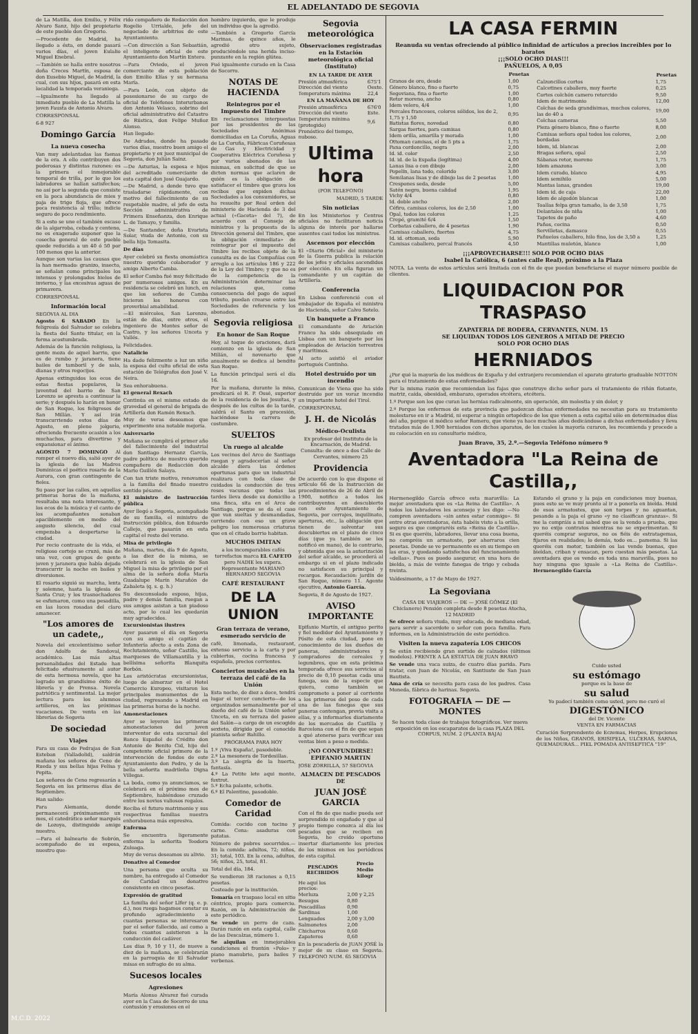EL ADELANTADO DE SEGOVIA
de La Matilla, don Emilio, y Félix Alvaro Sanz, hijo del propietario de este pueblo don Gregorio.
—Procedente de Madrid, ha llegado a ésta, en donde pasará varios días, el joven Eulalio Miguel Enebral.
—También se halla entre nosotros doña Creces Martín, esposa de don Eusebio Miguel, de Madrid, la cual, con sus hijos, pasará en esta localidad la temporada veraniega.
—Igualmente ha llegado al inmediato pueblo de La Matilla la joven Fausta de Antonio Alvaro.
CORRESPONSAL
6-8 927
Domingo García
La nueva cosecha
Van muy adelantadas las faenas de la era. A ello contribuyen dos poderosas y distintas razones: es la primera el inmejorable temporal de trilla, por lo que los labradores se hallan satisfechos; no así por la segunda que consiste en la poca abundancia de mies y paja de trigo floja, que ofrece poca resistencia al trillo; indicio seguro de poco rendimiento.
Si a esto se une el también escaso de la algarroba, cebada y centeno, no es exagerado suponer que la cosecha general de este pueblo quede reducida a un 40 ó 50 por 100 menos que la anterior.
Aunque son varias las causas que la han mermado: granizo, insecto, se señalan como principales los intensos y prolongados hielos de invierno, y las excesivas aguas de primavera.
CORRESPONSAL
Información local
SEGOVIA AL DIA
Agosto 6 SABADO En la feligresía del Salvador se celebra la fiesta del Santo titular, en la forma acostumbrada.
Además de la función religiosa, la gente moza de aquel barrio, que es de rumbo y jaranera, tiene bailes de tamboril y de sala, dianas y otros regocijos.
Apenas extinguidos los ecos de estas fiestas populares, la juventud del barrio de San Lorenzo se apresta a continuar la serie; y después lo harán en honor de San Roque, los feligreses de San Millán. Y así irán transcurriendo estos días de Agosto, en pleno jolgorio, ofreciendo frecuente ocasión a los muchachos, para divertirse y expansionar el ánimo.
AGOSTO 7 DOMINGO Al romper el nuevo día, salió ayer de la iglesia de las Madres Dominicas el poético rosario de la Aurora, con gran contingente de fieles.
Su paso por las calles, en aquellas primeras horas de la mañana, resultaba una nota interesante, y los ecos de la música y el canto de los acompañantes sonaban apaciblemente en medio del augusto silencio, del cual empezaba a despertarse la ciudad.
Por recio contraste de la vida, el religioso cortejo se cruzó, más de una vez, con grupos de gente joven y jaranera que había dejado transcurrir la noche en bailes y diversiones.
El rosario siguió su marcha, lenta y solemne, hasta la iglesia de Santa Cruz; y los trasnochadores se esfumaron, como una pesadilla, en las luces rosadas del claro amanecer.
"Los amores de un cadete,,
Novela del excelentísimo señor don Adolfo de Sandoval, académico. Las más altas personalidades del Estado han felicitado efusivamente al autor de esta hermosa novela, que ha logrado un grandísimo éxito de librería y de Prensa. Novela patriótica y sentimental. La mejor lectura para los alumnos artilleros, en las próximas vacaciones. De venta en las librerías de Segovia
De sociedad
Viajes
Para su casa de Pedrajas de San Esteban (Valladolid), saldrán mañana los señores de Ceno de Rueda y sus bellas hijas Felisa y Pepita.
Los señores de Ceno regresarán a Segovia en los primeros días de Septiembre.
Han salido:
Para Alemania, donde permanecerá próximamente un mes, el catedrático señor marqués de Lozoya, distinguido amigo nuestro.
—Para el balneario de Sobrón, acompañado de su esposa, nuestro que-
rido compañero de Redacción don Rogelio Urrialde, jefe del negociado de arbitrios de este Ayuntamiento.
—Con dirección a San Sebastián, el inteligente oficial de este Ayuntamiento don Martín Entero.
—Para Oviedo, el joven comerciante de esta población don Emilio Elías y su hermana María.
—Para León, con objeto de posesionarse de su cargo de oficial de Teléfonos Interurbanos don Antonio Velasco, sobrino del oficial administrativo del Catastro de Rústica, don Felipe Muñoz Alonso.
Han llegado:
De Adrados, donde ha pasado varios días, nuestro buen amigo el propietario y ex juez municipal de Segovia, don Julián Sainz.
—De Asturias, la esposa e hijos del acreditado comerciante de esta capital don José Guajardo.
—De Madrid, a donde tuvo que trasladarse rápidamente, con motivo del fallecimiento de su respetable madre, el jefe de esta Sección administrativa de Primera Enseñanza, don Enrique L. de Tamayo, y familia.
—De Santander, doña Evarista Solar, viuda de Antonio, con su bella hija Tomasita.
De días
Ayer celebró su fiesta onomástica nuestro querido colaborador y amigo Alberto Camba.
El señor Camba fué muy felicitado por numerosos amigos. En su residencia se celebró un lunch, en que los señores de Camba hicieron los honores con proverbial amabilidad.
—El miércoles, San Lorenzo, están de días, entre otros, el ingeniero de Montes señor de Castro, y los señores Unceta y Vallés.
Felicidades.
Natalicio
Ha dado felizmente a luz un niño la esposa del culto oficial de esta estación de Telégrafos don José V. Neira.
Sea enhorabuena.
El general Rexach
Continúa en el mismo estado de gravedad el general de brigada de Artillería don Ramón Rexach.
Muy de veras deseamos que experimente una notable mejoría.
Aniversario
Mañana se cumplirá el primer año del fallecimiento del industrial don Santiago Hernanz García, padre político de nuestro querido compañero de Redacción don Mario Guillén Salaya.
Con tan triste motivo, renovamos a la familia del finado nuestro sentido pésame.
El ministro de Instrucción pública
Ayer llegó a Segovia, acompañado de su familia, el ministro de Instrucción pública, don Eduardo Callejo, que pasarán en esta capital el resto del verano.
Misa de privilegio
Mañana, martes, día 9 de Agosto, a las diez de la misma, se celebrará en la iglesia de San Miguel la misa de privilegio por el alma de la señora doña María Guadalupe Marín Marañón de Zabaleta (q. s. g. h.)
Su desconsolado esposo, hijas, padre y demás familia, ruegan a sus amigos asistan a tan piadoso acto, por lo cual les quedarán muy agradecidos.
Excursionistas ilustres
Ayer pasaron el día en Segovia con su amigo el capitán de Infantería afecto a esta Zona de Reclutamiento, señor Castillo, los marqueses de Villamantilla y la bellísima señorita Blanquita Borbón.
Los aristócratas excursionistas, luego de almorzar en el Hotel Comercio Europeo, visitaron los principales monumentos de la ciudad, regresando a Madrid en las primeras horas de la noche.
Amonestaciones
Ayer se leyeron las primeras amonestaciones del joven interventor de esta sucursal del Banco Español de Crédito don Antonio de Benito Cid, hijo del competente oficial primero de la intervención de fondos de este Ayuntamiento don Pedro, y de la bella señorita madrileña Digna Villegas.
La boda, como ya anunciamos, se celebrará en el próximo mes de Septiembre, habiéndose cruzado entre los novios valiosos regalos.
Reciba el futuro matrimonio y sus respectivas familias nuestra enhorabuena más expresiva.
Enferma
Se encuentra ligeramente enferma la señorita Teodora Zuloaga.
Muy de veras deseamos su alivio.
Donativo al Comedor
Una persona que oculta su nombre, ha entregado al Comedor de Caridad un donativo consistente en cinco pesetas.
Expresión de gratitud
La familia del señor Llfer (q. e. p. d.), nos ruega hagamos constar su profundo agradecimiento a cuantas personas se interesaron por el señor fallecido, así como a todos cuantos asistieron a la conducción del cadáver.
Los días 9, 10 y 11, de nueve a diez de la mañana, se celebrarán en la parroquia de El Salvador misas en sufragio de su alma.
Sucesos locales
Agresiones
María Alonso Alvarez fué curada ayer en la Casa de Socorro de una contusión y erosiones en el
hombro izquierdo, que le produjo un individuo que la agredió.
—También a Gregorio García Marinas, de quince años, le agredió otro sujeto, produciéndole una herida inciso-punzante en la región glútea.
Fué igualmente curado en la Casa de Socorro.
NOTAS DE HACIENDA
Reintegros por el Impuesto del Timbre
En reclamaciones interpuestas por los presidentes de las Sociedades Anónimas domiciliadas en La Coruña, Aguas de La Coruña, Fábricas Coruñesas de Gas y Electricidad y Cooperativa Eléctrica Coruñesa y por varios abonados de las mismas, en solicitud de que se dicten normas que aclaren de quién es la obligación de satisfacer el timbre que grava los recibos que expiden dichas Sociedades a los consumidores, se ha resuelto por Real orden del ministerio de Hacienda de 3 del actual («Gaceta» del 7), de acuerdo con el Consejo de ministros y la propuesta de la Dirección general del Timbre, que la obligación «inmediata» de reintegrar por el impuesto del Timbre los recibos objeto de la consulta es de las Compañías con arreglo a los artículos 186 y 222 de la Ley del Timbre; y que no es de la competencia de la Administración determinar las relaciones que, como consecuencia del pago de aquel tributo, puedan crearse entre las Sociedades de referencia y los abonados.
Segovia religiosa
En honor de San Roque
Hoy, al toque de oraciones, dará comienzo en la iglesia de San Millán, el novenario que anualmente se dedica al bendito San Roque.
La función principal será el día 16.
Por la mañana, durante la misa, predicará el R. P. Ossé, superior de la residencia de los Jesuítas, y después de los cultos de la tarde, saldrá el Santo en procesión, haciéndose la carrera de costumbre.
SUELTOS
Un ruego al alcalde
Los vecinos del Arco de Santiago ruegan y agradecerían al señor alcalde diera las órdenes oportunas para que un industrial realizara con toda clase de cuidados la conducción de tres reses vacunas que todas las tardes lleva desde su domicilio a una finca, sita en el Arco de Santiago, porque se da el caso que van sueltas y desmandadas, corriendo con eso un grave peligro los numerosas criaturas que en el citado barrio habitan.
MUCHOS IMITAN
a los incomparables cafés torrefactos marca EL CAFETO pero NADIE les supera. Representante MARIANO BERNARDO SEGOVIA
CAFÉ RESTAURANT
DE LA UNION
Gran terraza de verano, esmerado servicio de
café, limonada, restaurant, extenso servicio a la carta y por cubiertos, cocina francesa y española, precios corrientes.
Conciertos musicales en la terraza del café de la Unión
Esta noche, de diez a doce, tendrá lugar el tercer concierto—de los organizados semanalmente por el dueño del café de la Unión señor Unceta, en su terraza del paseo del Salón—a cargo de un escogido sexteto, dirigido por el conocido pianista señor Bahillo.
PROGRAMA PARA HOY
1.º ¡Viva España!, pasodoble.
2.º La mesonera de Tordesillas.
3.º La alegría de la huerta, fantasía.
4.º La Petite lete aqui monte, foxtrot.
5.º Echa palante, schotis.
6.º El Palentino, pasodoble.
Comedor de Caridad
Comida: cocido con tocino y carne. Cena: asaduras con patatas.
Número de pobres socorridos.—En la comida: adultos, 72; niños, 31; total, 103. En la cena, adultos, 56; niños, 25, total, 81.
Total del día, 184.
Se vendieron 38 raciones a 0,15 pesetas.
Costeado por la institución.
Tomaría en traspaso local en sitio céntrico, propio para comercio. Razón, en la Administración de este periódico.
Se vende un perro de caza. Darán razón en esta capital, calle de las Descalzas, número 1.
Se alquilan en inmejorables condiciones el frontón «Polo» y piano manubrio, para bailes y verbenas.
Segovia meteorológica
Observaciones registradas en la Estación meteorológica oficial (Instituto)
| EN LA TARDE DE AYER | |
| --- | --- |
| Presión atmosférica | 675'1 |
| Dirección del viento | Oeste. |
| Temperatura máxima | 22,4 |
| EN LA MAÑANA DE HOY | |
| Presión atmosférica | 676'0 |
| Dirección del viento | Este. |
| Temperatura mínima (protegido) | 9,6 |
| Pronóstico del tiempo, nuboso. | |
Ultima hora
(POR TELEFONO)
MADRID, 5 TARDE
Sin noticias
En los Ministerios y Centros oficiales no facilitaron noticia alguna de interés por hallarse ausentes casi todos los ministros.
Ascensos por elección
El «Diario Oficial» del ministerio de la Guerra publica la relación de los jefes y oficiales ascendidos por elección. En ella figuran un comandante y un capitán de Artillería.
Conferencia
En Lisboa conferenció con el embajador de España el ministro de Hacienda, señor Calvo Sotelo.
Un banquete a Franco
El comandante de Aviación Franco ha sido obsequiado en Lisboa con un banquete por los empleados de Aviación terrestres y marítimos.
Al acto asistió el aviador portugués Continho.
Hotel destruído por un incendio
Comunican de Viena que ha sido destruído por un voraz incendio un importante hotel del Tirol.
CORRESPONSAL
J. H. de Nicolás
Médico-Oculista
Ex profesor del Instituto de la Encarnación, de Madrid. Consulta: de once a dos Calle de Cervantes, número 25
Providencia
De acuerdo con lo que dispone el artículo 66 de la Instrucción de procedimientos de 26 de Abril de 1900, notifico a todos los contribuyentes en descubierto con este Ayuntamiento de Segovia, por cerrajes, inquilinato, aperturas, etc., la obligación que tienen de solventar sus descubiertos en el plazo de cinco días (que ya también se les notificó en mano), de lo contrario, y obtenida que sea la autorización del señor alcalde, se procederá al embargo si en el plazo indicado no satisfacen su principal y recargos. Recaudación: jardín de San Roque, número 11. Agente ejecutivo, Antonio García.
Segovia, 8 de Agosto de 1927.
AVISO IMPORTANTE
Epifanio Martín, el antiguo perito y fiel medidor del Ayuntamiento y Pósito de esta ciudad, pone en conocimiento de los dueños de paneras, administradores y compradores de cereales y legumbres, que en esta próxima temporada ofrece sus servicios al precio de 0,10 pesetas cada una fanega, sea de la especie que quiera, como también se compromete a poner al corriente a los primeros del peso de cada una de las fanegas que sus paneras contengan, previa visita a ellas, y a informarles diariamente de los mercados de Castilla y Barcelona con el fin de que sepan a qué atenerse para verificar sus ventas bien a peso o medida.
¡NO CONFUNDIRSE! EPIFANIO MARTIN
JOSE ZORRILLA, 57 SEGOVIA
ALMACEN DE PESCADOS DE
JUAN JOSÉ GARCIA
Con el fin de que nadie pueda ser sorprendido ni engañado y que al propio tiempo conozca al día los pescados que se reciben en Segovia, he creído oportuno insertar diariamente los precios de los mismos en los periódicos de esta capital.
| PESCADOS RECIBIDOS | Precio Medio kilogr |
| --- | --- |
| He aquí los precios: | |
| Merluza | 2,00 y 2,25 |
| Besugos | 0,80 |
| Pescadillas | 0,90 |
| Sardinas | 1,00 |
| Lenguados | 2,00 y 3,00 |
| Salmonetes | 2,00 |
| Chicharros | 0,60 |
| Zapateros | 0,60 |
En la pescadería de JUAN JOSÉ la mejor de su clase en Segovia. TELEFONO NUM. 65 SEGOVIA
LA CASA FERMIN
Reanuda su ventas ofreciendo al público infinidad de artículos a precios increíbles por lo baratos
¡¡¡SOLO OCHO DIAS!!!
PAÑUELOS, A 0,05
| | Pesetas |
| --- | --- |
| Granos de oro, desde | 1,00 |
| Género blanco, fino o fuerte | 0,75 |
| Segoviana, fina o fuerte | 1,00 |
| Retor moreno, ancho | 0,80 |
| Idem velero, 4/4 | 1,00 |
| Percales franceses, colores sólidos, los de 2, 1,75 y 1,50 | 0,95 |
| Batistas flores, novedad | 0,80 |
| Sargas fuertes, para camisas | 0,80 |
| Idem orilla, amarilla y morada | 1,00 |
| Ottoman camisas, el de 5 pts a | 1,75 |
| Pana cordoncillo, negra | 2,00 |
| Id. id. color | 2,50 |
| Id. id. de la España (legítima) | 4,00 |
| Lanas lisa o con dibujo | 2,00 |
| Popelín, lana todo, colorido | 3,00 |
| Semilanas lisas y de dibujo las de 2 pesetas | 1,00 |
| Crespones seda, desde | 5,00 |
| Satén negro, buena calidad | 1,95 |
| Vichy 4/4 | 0,80 |
| Id. doble ancho | 2,00 |
| Céfiro, camisas colores, los de 2,50 | 1,00 |
| Opal, todos los colores | 1,25 |
| Crepé, gramité 6/4 | 1,50 |
| Corbatas caballero, de 4 pesetas | 1,90 |
| Camisas caballero, fuertes | 4,75 |
| Id. id. ottoman, seda | 5,90 |
| Camisas caballero, percal francés | 4,50 |
| | Pesetas |
| --- | --- |
| Calzoncillos cortos | 1,75 |
| Calcetines caballero, muy fuerte | 0,25 |
| Cortes colchón camero retorcido | 9,50 |
| Idem de matrimonio | 12,00 |
| Colchas de seda grandísimas, muchos colores, las de 40 a | 19,00 |
| Colchas cameras | 5,50 |
| Pieza género blanco, fino o fuerte | 8,00 |
| Camisas señora opal todos los colores, bordadas | 2,00 |
| Idem, id. blancas | 2,00 |
| Bragas señora, opal | 2,50 |
| Sábanas retor, moreno | 1,75 |
| Idem amazona | 3,00 |
| Idem curado, blanco | 4,95 |
| Idem semihilo | 5,00 |
| Mantas lanas, grandes | 19,00 |
| Idem id. de caja | 22,00 |
| Idem de algodón blancas | 1,00 |
| Toallas felpa gran tamaño, la de 3,50 | 1,75 |
| Delantales de niña | 1,00 |
| Tapetes de paño | 4,60 |
| Paños, cocina | 0,50 |
| Servilletas, damasco | 0,55 |
| Pañuelos caballero, hilo fino, los de 3,50 a | 1,25 |
| Mantillas muletón, blanco | 1,00 |
¡¡¡APROVECHARSE!!! SOLO POR OCHO DIAS
Isabel la Católica, 6 (antes calle Real), próximo a la Plaza
NOTA. La venta de estos artículos será limitada con el fin de que puedan beneficiarse el mayor número posible de clientes.
LIQUIDACION POR TRASPASO
ZAPATERIA DE RODERA, CERVANTES, NUM. 15
SE LIQUIDAN TODOS LOS GENEROS A MITAD DE PRECIO
SOLO POR OCHO DIAS
HERNIADOS
¿Por qué la mayoría de los médicos de España y del extranjero recomiendan el aparato giratorio graduable NOTTON para el tratamiento de estas enfermedades?
Por la misma razón que recomiendan las fajas que construye dicho señor para el tratamiento de riñón flotante, matriz, caída, obesidad, embarazo, operados etcétera, etcétera.
1.º Porque son los que curan las hernias radicalmente, sin operación, sin molestia y sin dolor, y
2.º Porque los enfermos de esta provincia que padezcan dichas enfermedades no necesitan para su tratamiento molestarse en ir a Madrid, ni esperar a ningún ortopédico de los que vienen a esta capital sólo en determinados días del año, porque el médico señor Romero, que viene ya hace muchos años dedicándose a dichas enfermedades y lleva tratados más de 1.900 herniados con dichos aparatos, de los cuales la mayoría curaron, les recomienda y procede a su colocación en su consultorio médico,
Juan Bravo, 35, 2.º.—Segovia Teléfono número 9
Aventadora "La Reina de Castilla,,
Hermenegildo García ofrece esta maravilla: La mejor aventadora que es «La Reina de Castilla». A todos los labradores les aconsejo y les digo: —No compren aventadora «sin antes estar conmigo». Si entre otras aventadoras, ésta habéis visto a la orilla, seguro es que compraréis esta «Reina de Castilla». Si es que queréis, labradores, llevar una cosa buena, no compréis un armatoste, por ahorraros cien pesetas. Donde se ve permanente es en su tiempo en las eras, y quedando satisfechos del funcionamiento «dellas». Pues os puedo asegurar, en una hora de bielda, a más de veinte fanegas de trigo y cebada treinta.
Estando el grano y la paja en condiciones muy buenas, pues esto se ve muy pronto al ir a ponerla en bielda. Huid de esos armatostes, que son torpes y no aguantan, pesando a la paja el grano «y no clasifican granzas». Si me la compráis a mí sabed que os la vendo a prueba, que yo no exijo contratos mientras no se experimentan. Si queréis comprar seguros, no os fiéis de estratagemas, fijaros en realidades; lo demás, todo es... pamema. Si las queréis con motor, también os las vendo buenas, que bieldan, criban y ensacan, pero cuestan más pesetas. La aventadora que os vendo es toda una maravilla, pues no hay ninguna que iguale a «La Reina de Castilla». Hermenegildo García
Valdesimonte, a 17 de Mayo de 1927.
La Segoviana
CASA DE VIAJEROS — DE — JOSÉ GÓMEZ (El Chiclanero) Pensión completa desde 8 pesetas Atocha, 12 MADRID
Se ofrece señora viuda, muy educada, de mediana edad, para servir a sacerdote o señor con poca familia. Para informes, en la Administración de este periódico.
Visiten la nueva zapatería LOS CHICOS
Se están recibiendo gran surtido de calzados (últimos modelos). FRENTE A LA ESTATUA DE JUAN BRAVO
Se vende una vaca suiza, de cuatro días parida. Para tratar, con Juan de Nicolás, en Santiuste de San Juan Bautista.
Ama de cría se necesita para casa de los padres. Casa Moneda, fábrica de harinas. Segovia.
FOTOGRAFIA — DE — MONTES
Se hacen toda clase de trabajos fotográficos. Ver nueva exposición en los escaparates de la casa PLAZA DEL CORPUS, NUM. 2 (PLANTA BAJA)
Cuide usted
su estómago
porque es la base de
su salud
Yo padecí también como usted, pero me curó el
DIGESTÓNICO
del Dr. Vicente
VENTA EN FARMACIAS
Curación Sorprendente de Eczemas, Herpes, Erupciones de los Niños, GRANOS, ERISIPELA, ULCERAS, SARNA, QUEMADURAS... PIEL POMADA ANTISEPTICA "19"
M.C.D. 2022